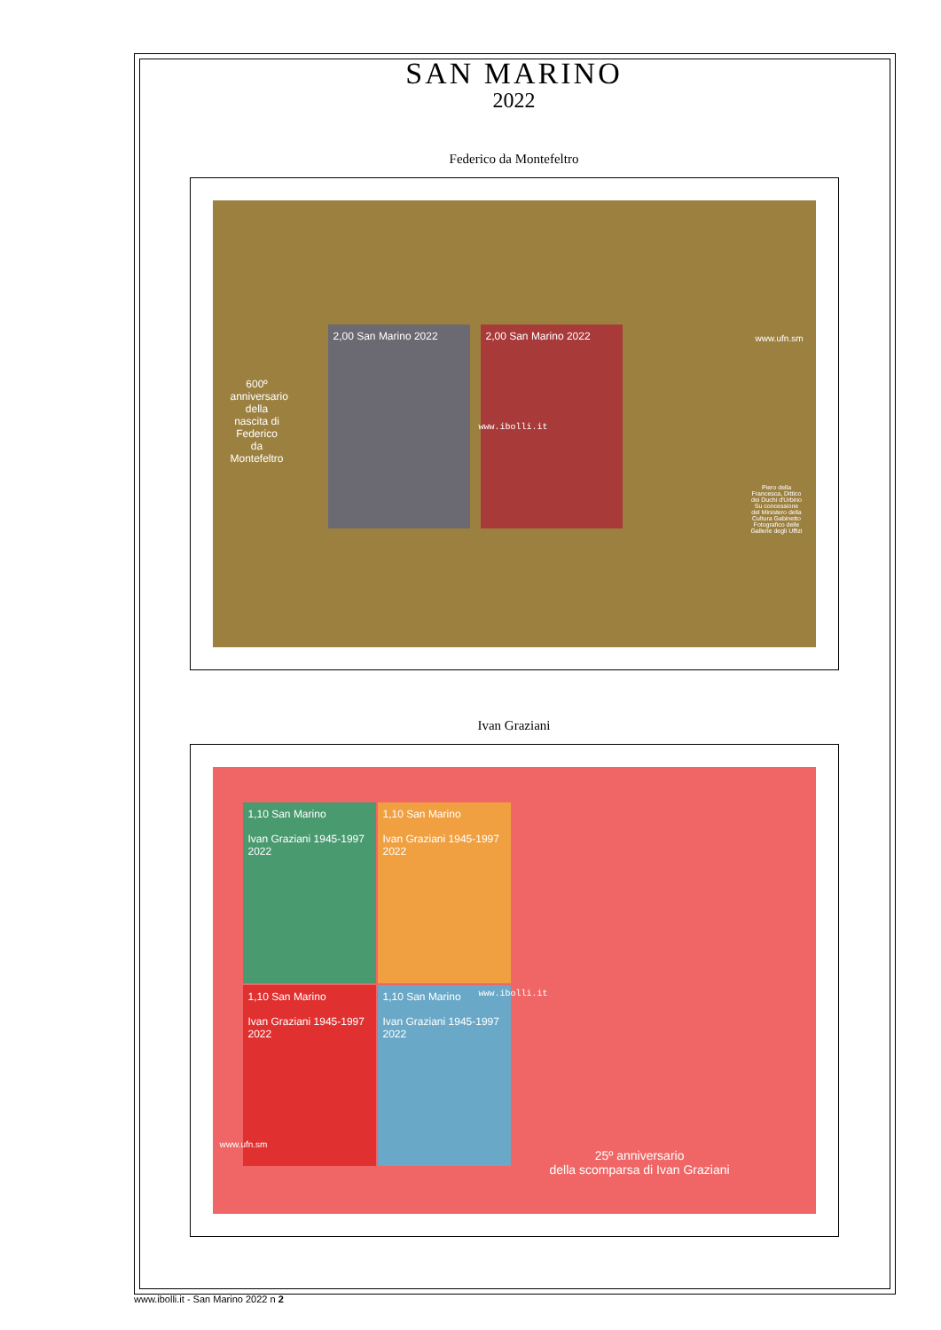SAN MARINO
2022
Federico da Montefeltro
600º anniversario della nascita di Federico da Montefeltro
2,00 San Marino 2022 2,00 San Marino 2022
www.ufn.sm
Piero della Francesca, Dittico dei Duchi d'Urbino Su concessione del Ministero della Cultura Gabinetto Fotografico delle Gallerie degli Uffizi
www.ibolli.it
Ivan Graziani
1,10 San Marino
Ivan Graziani 1945-1997 2022
1,10 San Marino
Ivan Graziani 1945-1997 2022
1,10 San Marino
Ivan Graziani 1945-1997 2022
1,10 San Marino
Ivan Graziani 1945-1997 2022
www.ibolli.it
www.ufn.sm
25º anniversario
della scomparsa di Ivan Graziani
www.ibolli.it - San Marino 2022 n 2